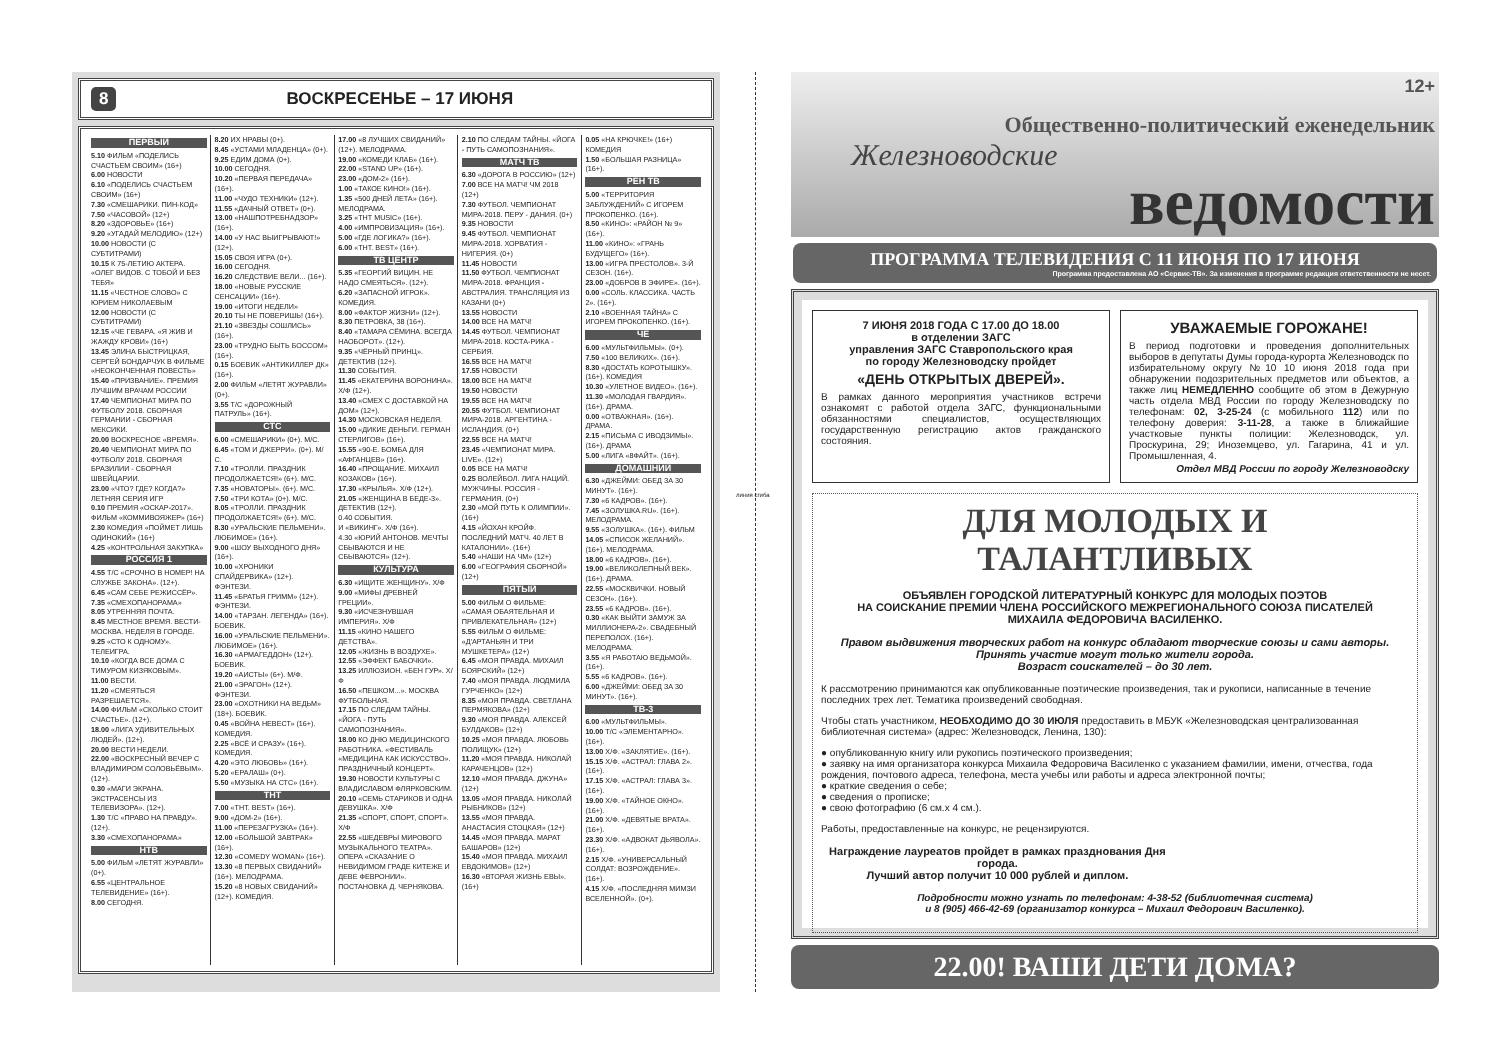8 ВОСКРЕСЕНЬЕ – 17 ИЮНЯ
ПЕРВЫЙ
5.10 ФИЛЬМ «ПОДЕЛИСЬ СЧАСТЬЕМ СВОИМ» (16+)
6.00 НОВОСТИ
6.10 «ПОДЕЛИСЬ СЧАСТЬЕМ СВОИМ» (16+)
7.30 «СМЕШАРИКИ. ПИН-КОД»
7.50 «ЧАСОВОЙ» (12+)
8.20 «ЗДОРОВЬЕ» (16+)
9.20 «УГАДАЙ МЕЛОДИЮ» (12+)
10.00 НОВОСТИ (С СУБТИТРАМИ)
10.15 К 75-ЛЕТИЮ АКТЕРА. «ОЛЕГ ВИДОВ. С ТОБОЙ И БЕЗ ТЕБЯ»
11.15 «ЧЕСТНОЕ СЛОВО» С ЮРИЕМ НИКОЛАЕВЫМ
12.00 НОВОСТИ (С СУБТИТРАМИ)
12.15 «ЧЕ ГЕВАРА. «Я ЖИВ И ЖАЖДУ КРОВИ» (16+)
13.45 ЭЛИНА БЫСТРИЦКАЯ, СЕРГЕЙ БОНДАРЧУК В ФИЛЬМЕ «НЕОКОНЧЕННАЯ ПОВЕСТЬ»
15.40 «ПРИЗВАНИЕ». ПРЕМИЯ ЛУЧШИМ ВРАЧАМ РОССИИ
17.40 ЧЕМПИОНАТ МИРА ПО ФУТБОЛУ 2018. СБОРНАЯ ГЕРМАНИИ - СБОРНАЯ МЕКСИКИ.
20.00 ВОСКРЕСНОЕ «ВРЕМЯ».
20.40 ЧЕМПИОНАТ МИРА ПО ФУТБОЛУ 2018. СБОРНАЯ БРАЗИЛИИ - СБОРНАЯ ШВЕЙЦАРИИ.
23.00 «ЧТО? ГДЕ? КОГДА?» ЛЕТНЯЯ СЕРИЯ ИГР
0.10 ПРЕМИЯ «ОСКАР-2017». ФИЛЬМ «КОММИВОЯЖЕР» (16+)
2.30 КОМЕДИЯ «ПОЙМЕТ ЛИШЬ ОДИНОКИЙ» (16+)
4.25 «КОНТРОЛЬНАЯ ЗАКУПКА»
РОССИЯ 1
4.55 Т/С «СРОЧНО В НОМЕР! НА СЛУЖБЕ ЗАКОНА». (12+).
6.45 «САМ СЕБЕ РЕЖИССЁР».
7.35 «СМЕХОПАНОРАМА»
8.05 УТРЕННЯЯ ПОЧТА.
8.45 МЕСТНОЕ ВРЕМЯ. ВЕСТИ-МОСКВА. НЕДЕЛЯ В ГОРОДЕ.
9.25 «СТО К ОДНОМУ». ТЕЛЕИГРА.
10.10 «КОГДА ВСЕ ДОМА С ТИМУРОМ КИЗЯКОВЫМ».
11.00 ВЕСТИ.
11.20 «СМЕЯТЬСЯ РАЗРЕШАЕТСЯ».
14.00 ФИЛЬМ «СКОЛЬКО СТОИТ СЧАСТЬЕ». (12+).
18.00 «ЛИГА УДИВИТЕЛЬНЫХ ЛЮДЕЙ». (12+).
20.00 ВЕСТИ НЕДЕЛИ.
22.00 «ВОСКРЕСНЫЙ ВЕЧЕР С ВЛАДИМИРОМ СОЛОВЬЁВЫМ». (12+).
0.30 «МАГИ ЭКРАНА. ЭКСТРАСЕНСЫ ИЗ ТЕЛЕВИЗОРА». (12+).
1.30 Т/С «ПРАВО НА ПРАВДУ». (12+).
3.30 «СМЕХОПАНОРАМА»
НТВ
5.00 ФИЛЬМ «ЛЕТЯТ ЖУРАВЛИ» (0+).
6.55 «ЦЕНТРАЛЬНОЕ ТЕЛЕВИДЕНИЕ» (16+).
8.00 СЕГОДНЯ.
8.20 ИХ НРАВЫ (0+).
8.45 «УСТАМИ МЛАДЕНЦА» (0+).
9.25 ЕДИМ ДОМА (0+).
10.00 СЕГОДНЯ.
10.20 «ПЕРВАЯ ПЕРЕДАЧА» (16+).
11.00 «ЧУДО ТЕХНИКИ» (12+).
11.55 «ДАЧНЫЙ ОТВЕТ» (0+).
13.00 «НАШПОТРЕБНАДЗОР» (16+).
14.00 «У НАС ВЫИГРЫВАЮТ!» (12+).
15.05 СВОЯ ИГРА (0+).
16.00 СЕГОДНЯ.
16.20 СЛЕДСТВИЕ ВЕЛИ... (16+).
18.00 «НОВЫЕ РУССКИЕ СЕНСАЦИИ» (16+).
19.00 «ИТОГИ НЕДЕЛИ»
20.10 ТЫ НЕ ПОВЕРИШЬ! (16+).
21.10 «ЗВЕЗДЫ СОШЛИСЬ» (16+).
23.00 «ТРУДНО БЫТЬ БОССОМ» (16+).
0.15 БОЕВИК «АНТИКИЛЛЕР ДК» (16+).
2.00 ФИЛЬМ «ЛЕТЯТ ЖУРАВЛИ» (0+).
3.55 Т/С «ДОРОЖНЫЙ ПАТРУЛЬ» (16+).
СТС
6.00 «СМЕШАРИКИ» (0+). М/С.
6.45 «ТОМ И ДЖЕРРИ». (0+). М/С.
7.10 «ТРОЛЛИ. ПРАЗДНИК ПРОДОЛЖАЕТСЯ!» (6+). М/С.
7.35 «НОВАТОРЫ». (6+). М/С.
7.50 «ТРИ КОТА» (0+). М/С.
8.05 «ТРОЛЛИ. ПРАЗДНИК ПРОДОЛЖАЕТСЯ!» (6+). М/С.
8.30 «УРАЛЬСКИЕ ПЕЛЬМЕНИ». ЛЮБИМОЕ» (16+).
9.00 «ШОУ ВЫХОДНОГО ДНЯ» (16+).
10.00 «ХРОНИКИ СПАЙДЕРВИКА» (12+). ФЭНТЕЗИ.
11.45 «БРАТЬЯ ГРИММ» (12+). ФЭНТЕЗИ.
14.00 «ТАРЗАН. ЛЕГЕНДА» (16+). БОЕВИК.
16.00 «УРАЛЬСКИЕ ПЕЛЬМЕНИ». ЛЮБИМОЕ» (16+).
16.30 «АРМАГЕДДОН» (12+). БОЕВИК.
19.20 «АИСТЫ» (6+). М/Ф.
21.00 «ЭРАГОН» (12+). ФЭНТЕЗИ.
23.00 «ОХОТНИКИ НА ВЕДЬМ» (18+). БОЕВИК.
0.45 «ВОЙНА НЕВЕСТ» (16+). КОМЕДИЯ.
2.25 «ВСЁ И СРАЗУ» (16+). КОМЕДИЯ.
4.20 «ЭТО ЛЮБОВЬ» (16+).
5.20 «ЕРАЛАШ» (0+).
5.50 «МУЗЫКА НА СТС» (16+).
ТНТ
7.00 «ТНТ. BEST» (16+).
9.00 «ДОМ-2» (16+).
11.00 «ПЕРЕЗАГРУЗКА» (16+).
12.00 «БОЛЬШОЙ ЗАВТРАК» (16+).
12.30 «COMEDY WOMAN» (16+).
13.30 «8 ПЕРВЫХ СВИДАНИЙ» (16+). МЕЛОДРАМА.
15.20 «8 НОВЫХ СВИДАНИЙ» (12+). КОМЕДИЯ.
17.00 «8 ЛУЧШИХ СВИДАНИЙ» (12+). МЕЛОДРАМА.
19.00 «КОМЕДИ КЛАБ» (16+).
22.00 «STAND UP» (16+).
23.00 «ДОМ-2» (16+).
1.00 «ТАКОЕ КИНО!» (16+).
1.35 «500 ДНЕЙ ЛЕТА» (16+). МЕЛОДРАМА.
3.25 «ТНТ MUSIC» (16+).
4.00 «ИМПРОВИЗАЦИЯ» (16+).
5.00 «ГДЕ ЛОГИКА?» (16+).
6.00 «ТНТ. BEST» (16+).
ТВ ЦЕНТР
5.35 «ГЕОРГИЙ ВИЦИН. НЕ НАДО СМЕЯТЬСЯ». (12+).
6.20 «ЗАПАСНОЙ ИГРОК». КОМЕДИЯ.
8.00 «ФАКТОР ЖИЗНИ» (12+).
8.30 ПЕТРОВКА, 38 (16+).
8.40 «ТАМАРА СЁМИНА. ВСЕГДА НАОБОРОТ». (12+).
9.35 «ЧЁРНЫЙ ПРИНЦ». ДЕТЕКТИВ (12+).
11.30 СОБЫТИЯ.
11.45 «ЕКАТЕРИНА ВОРОНИНА». Х/Ф (12+).
13.40 «СМЕХ С ДОСТАВКОЙ НА ДОМ» (12+).
14.30 МОСКОВСКАЯ НЕДЕЛЯ.
15.00 «ДИКИЕ ДЕНЬГИ. ГЕРМАН СТЕРЛИГОВ» (16+).
15.55 «90-Е. БОМБА ДЛЯ «АФГАНЦЕВ» (16+).
16.40 «ПРОЩАНИЕ. МИХАИЛ КОЗАКОВ» (16+).
17.30 «КРЫЛЬЯ». Х/Ф (12+).
21.05 «ЖЕНЩИНА В БЕДЕ-3». ДЕТЕКТИВ (12+).
0.40 СОБЫТИЯ.
И «ВИКИНГ». Х/Ф (16+).
4.30 «ЮРИЙ АНТОНОВ. МЕЧТЫ СБЫВАЮТСЯ И НЕ СБЫВАЮТСЯ» (12+).
КУЛЬТУРА
6.30 «ИЩИТЕ ЖЕНЩИНУ». Х/Ф
9.00 «МИФЫ ДРЕВНЕЙ ГРЕЦИИ».
9.30 «ИСЧЕЗНУВШАЯ ИМПЕРИЯ». Х/Ф
11.15 «КИНО НАШЕГО ДЕТСТВА».
12.05 «ЖИЗНЬ В ВОЗДУХЕ».
12.55 «ЭФФЕКТ БАБОЧКИ».
13.25 ИЛЛЮЗИОН. «БЕН ГУР». Х/Ф
16.50 «ПЕШКОМ...». МОСКВА ФУТБОЛЬНАЯ.
17.15 ПО СЛЕДАМ ТАЙНЫ. «ЙОГА - ПУТЬ САМОПОЗНАНИЯ».
18.00 КО ДНЮ МЕДИЦИНСКОГО РАБОТНИКА. «ФЕСТИВАЛЬ «МЕДИЦИНА КАК ИСКУССТВО». ПРАЗДНИЧНЫЙ КОНЦЕРТ».
19.30 НОВОСТИ КУЛЬТУРЫ С ВЛАДИСЛАВОМ ФЛЯРКОВСКИМ.
20.10 «СЕМЬ СТАРИКОВ И ОДНА ДЕВУШКА». Х/Ф
21.35 «СПОРТ, СПОРТ, СПОРТ». Х/Ф
22.55 «ШЕДЕВРЫ МИРОВОГО МУЗЫКАЛЬНОГО ТЕАТРА». ОПЕРА «СКАЗАНИЕ О НЕВИДИМОМ ГРАДЕ КИТЕЖЕ И ДЕВЕ ФЕВРОНИИ». ПОСТАНОВКА Д. ЧЕРНЯКОВА.
2.10 ПО СЛЕДАМ ТАЙНЫ. «ЙОГА - ПУТЬ САМОПОЗНАНИЯ».
МАТЧ ТВ
6.30 «ДОРОГА В РОССИЮ» (12+)
7.00 ВСЕ НА МАТЧ! ЧМ 2018 (12+)
7.30 ФУТБОЛ. ЧЕМПИОНАТ МИРА-2018. ПЕРУ - ДАНИЯ. (0+)
9.35 НОВОСТИ
9.45 ФУТБОЛ. ЧЕМПИОНАТ МИРА-2018. ХОРВАТИЯ - НИГЕРИЯ. (0+)
11.45 НОВОСТИ
11.50 ФУТБОЛ. ЧЕМПИОНАТ МИРА-2018. ФРАНЦИЯ - АВСТРАЛИЯ. ТРАНСЛЯЦИЯ ИЗ КАЗАНИ (0+)
13.55 НОВОСТИ
14.00 ВСЕ НА МАТЧ!
14.45 ФУТБОЛ. ЧЕМПИОНАТ МИРА-2018. КОСТА-РИКА - СЕРБИЯ.
16.55 ВСЕ НА МАТЧ!
17.55 НОВОСТИ
18.00 ВСЕ НА МАТЧ!
19.50 НОВОСТИ
19.55 ВСЕ НА МАТЧ!
20.55 ФУТБОЛ. ЧЕМПИОНАТ МИРА-2018. АРГЕНТИНА - ИСЛАНДИЯ. (0+)
22.55 ВСЕ НА МАТЧ!
23.45 «ЧЕМПИОНАТ МИРА. LIVE». (12+)
0.05 ВСЕ НА МАТЧ!
0.25 ВОЛЕЙБОЛ. ЛИГА НАЦИЙ. МУЖЧИНЫ. РОССИЯ - ГЕРМАНИЯ. (0+)
2.30 «МОЙ ПУТЬ К ОЛИМПИИ». (16+)
4.15 «ЙОХАН КРОЙФ. ПОСЛЕДНИЙ МАТЧ. 40 ЛЕТ В КАТАЛОНИИ». (16+)
5.40 «НАШИ НА ЧМ» (12+)
6.00 «ГЕОГРАФИЯ СБОРНОЙ» (12+)
ПЯТЫЙ
5.00 ФИЛЬМ О ФИЛЬМЕ: «САМАЯ ОБАЯТЕЛЬНАЯ И ПРИВЛЕКАТЕЛЬНАЯ» (12+)
5.55 ФИЛЬМ О ФИЛЬМЕ: «Д'АРТАНЬЯН И ТРИ МУШКЕТЕРА» (12+)
6.45 «МОЯ ПРАВДА. МИХАИЛ БОЯРСКИЙ» (12+)
7.40 «МОЯ ПРАВДА. ЛЮДМИЛА ГУРЧЕНКО» (12+)
8.35 «МОЯ ПРАВДА. СВЕТЛАНА ПЕРМЯКОВА» (12+)
9.30 «МОЯ ПРАВДА. АЛЕКСЕЙ БУЛДАКОВ» (12+)
10.25 «МОЯ ПРАВДА. ЛЮБОВЬ ПОЛИЩУК» (12+)
11.20 «МОЯ ПРАВДА. НИКОЛАЙ КАРАЧЕНЦОВ» (12+)
12.10 «МОЯ ПРАВДА. ДЖУНА» (12+)
13.05 «МОЯ ПРАВДА. НИКОЛАЙ РЫБНИКОВ» (12+)
13.55 «МОЯ ПРАВДА. АНАСТАСИЯ СТОЦКАЯ» (12+)
14.45 «МОЯ ПРАВДА. МАРАТ БАШАРОВ» (12+)
15.40 «МОЯ ПРАВДА. МИХАИЛ ЕВДОКИМОВ» (12+)
16.30 «ВТОРАЯ ЖИЗНЬ ЕВЫ». (16+)
0.05 «НА КРЮЧКЕ!» (16+) КОМЕДИЯ
1.50 «БОЛЬШАЯ РАЗНИЦА» (16+).
РЕН ТВ
5.00 «ТЕРРИТОРИЯ ЗАБЛУЖДЕНИЙ» С ИГОРЕМ ПРОКОПЕНКО. (16+).
8.50 «КИНО»: «РАЙОН № 9» (16+).
11.00 «КИНО»: «ГРАНЬ БУДУЩЕГО» (16+).
13.00 «ИГРА ПРЕСТОЛОВ». 3-Й СЕЗОН. (16+).
23.00 «ДОБРОВ В ЭФИРЕ». (16+).
0.00 «СОЛЬ. КЛАССИКА. ЧАСТЬ 2». (16+).
2.10 «ВОЕННАЯ ТАЙНА» С ИГОРЕМ ПРОКОПЕНКО. (16+).
ЧЕ
6.00 «МУЛЬТФИЛЬМЫ». (0+).
7.50 «100 ВЕЛИКИХ». (16+).
8.30 «ДОСТАТЬ КОРОТЫШКУ». (16+). КОМЕДИЯ
10.30 «УЛЕТНОЕ ВИДЕО». (16+).
11.30 «МОЛОДАЯ ГВАРДИЯ». (16+). ДРАМА.
0.00 «ОТВАЖНАЯ». (16+). ДРАМА.
2.15 «ПИСЬМА С ИВОДЗИМЫ». (16+). ДРАМА
5.00 «ЛИГА «8ФАЙТ». (16+).
ДОМАШНИЙ
6.30 «ДЖЕЙМИ: ОБЕД ЗА 30 МИНУТ». (16+).
7.30 «6 КАДРОВ». (16+).
7.45 «ЗОЛУШКА.RU». (16+). МЕЛОДРАМА.
9.55 «ЗОЛУШКА». (16+). ФИЛЬМ
14.05 «СПИСОК ЖЕЛАНИЙ». (16+). МЕЛОДРАМА.
18.00 «6 КАДРОВ». (16+).
19.00 «ВЕЛИКОЛЕПНЫЙ ВЕК». (16+). ДРАМА.
22.55 «МОСКВИЧКИ. НОВЫЙ СЕЗОН». (16+).
23.55 «6 КАДРОВ». (16+).
0.30 «КАК ВЫЙТИ ЗАМУЖ ЗА МИЛЛИОНЕРА-2». СВАДЕБНЫЙ ПЕРЕПОЛОХ. (16+). МЕЛОДРАМА.
3.55 «Я РАБОТАЮ ВЕДЬМОЙ». (16+).
5.55 «6 КАДРОВ». (16+).
6.00 «ДЖЕЙМИ: ОБЕД ЗА 30 МИНУТ». (16+).
ТВ-3
6.00 «МУЛЬТФИЛЬМЫ».
10.00 Т/С «ЭЛЕМЕНТАРНО». (16+).
13.00 Х/Ф. «ЗАКЛЯТИЕ». (16+).
15.15 Х/Ф. «АСТРАЛ: ГЛАВА 2». (16+).
17.15 Х/Ф. «АСТРАЛ: ГЛАВА 3». (16+).
19.00 Х/Ф. «ТАЙНОЕ ОКНО». (16+).
21.00 Х/Ф. «ДЕВЯТЫЕ ВРАТА». (16+).
23.30 Х/Ф. «АДВОКАТ ДЬЯВОЛА». (16+).
2.15 Х/Ф. «УНИВЕРСАЛЬНЫЙ СОЛДАТ: ВОЗРОЖДЕНИЕ». (16+).
4.15 Х/Ф. «ПОСЛЕДНЯЯ МИМЗИ ВСЕЛЕННОЙ». (0+).
линия сгиба
12+
Общественно-политический еженедельник
Железноводские
ведомости
ПРОГРАММА ТЕЛЕВИДЕНИЯ С 11 ИЮНЯ ПО 17 ИЮНЯ
Программа предоставлена АО «Сервис-ТВ». За изменения в программе редакция ответственности не несет.
7 ИЮНЯ 2018 ГОДА С 17.00 ДО 18.00
в отделении ЗАГС
управления ЗАГС Ставропольского края
по городу Железноводску пройдет
«ДЕНЬ ОТКРЫТЫХ ДВЕРЕЙ».
В рамках данного мероприятия участников встречи ознакомят с работой отдела ЗАГС, функциональными обязанностями специалистов, осуществляющих государственную регистрацию актов гражданского состояния.
УВАЖАЕМЫЕ ГОРОЖАНЕ!
В период подготовки и проведения дополнительных выборов в депутаты Думы города-курорта Железноводск по избирательному округу №10 10 июня 2018 года при обнаружении подозрительных предметов или объектов, а также лиц НЕМЕДЛЕННО сообщите об этом в Дежурную часть отдела МВД России по городу Железноводску по телефонам: 02, 3-25-24 (с мобильного 112) или по телефону доверия: 3-11-28, а также в ближайшие участковые пункты полиции: Железноводск, ул. Проскурина, 29; Иноземцево, ул. Гагарина, 41 и ул. Промышленная, 4.
Отдел МВД России по городу Железноводску
ДЛЯ МОЛОДЫХ И ТАЛАНТЛИВЫХ
ОБЪЯВЛЕН ГОРОДСКОЙ ЛИТЕРАТУРНЫЙ КОНКУРС ДЛЯ МОЛОДЫХ ПОЭТОВ
НА СОИСКАНИЕ ПРЕМИИ ЧЛЕНА РОССИЙСКОГО МЕЖРЕГИОНАЛЬНОГО СОЮЗА ПИСАТЕЛЕЙ
МИХАИЛА ФЕДОРОВИЧА ВАСИЛЕНКО.
Правом выдвижения творческих работ на конкурс обладают творческие союзы и сами авторы. Принять участие могут только жители города.
Возраст соискателей – до 30 лет.
К рассмотрению принимаются как опубликованные поэтические произведения, так и рукописи, написанные в течение последних трех лет. Тематика произведений свободная.
Чтобы стать участником, НЕОБХОДИМО ДО 30 ИЮЛЯ предоставить в МБУК «Железноводская централизованная библиотечная система» (адрес: Железноводск, Ленина, 130):
● опубликованную книгу или рукопись поэтического произведения;
● заявку на имя организатора конкурса Михаила Федоровича Василенко с указанием фамилии, имени, отчества, года рождения, почтового адреса, телефона, места учебы или работы и адреса электронной почты;
● краткие сведения о себе;
● сведения о прописке;
● свою фотографию (6 см.х 4 см.).
Работы, предоставленные на конкурс, не рецензируются.
Награждение лауреатов пройдет в рамках празднования Дня города.
Лучший автор получит 10 000 рублей и диплом.
Подробности можно узнать по телефонам: 4-38-52 (библиотечная система)
и 8 (905) 466-42-69 (организатор конкурса – Михаил Федорович Василенко).
22.00! ВАШИ ДЕТИ ДОМА?